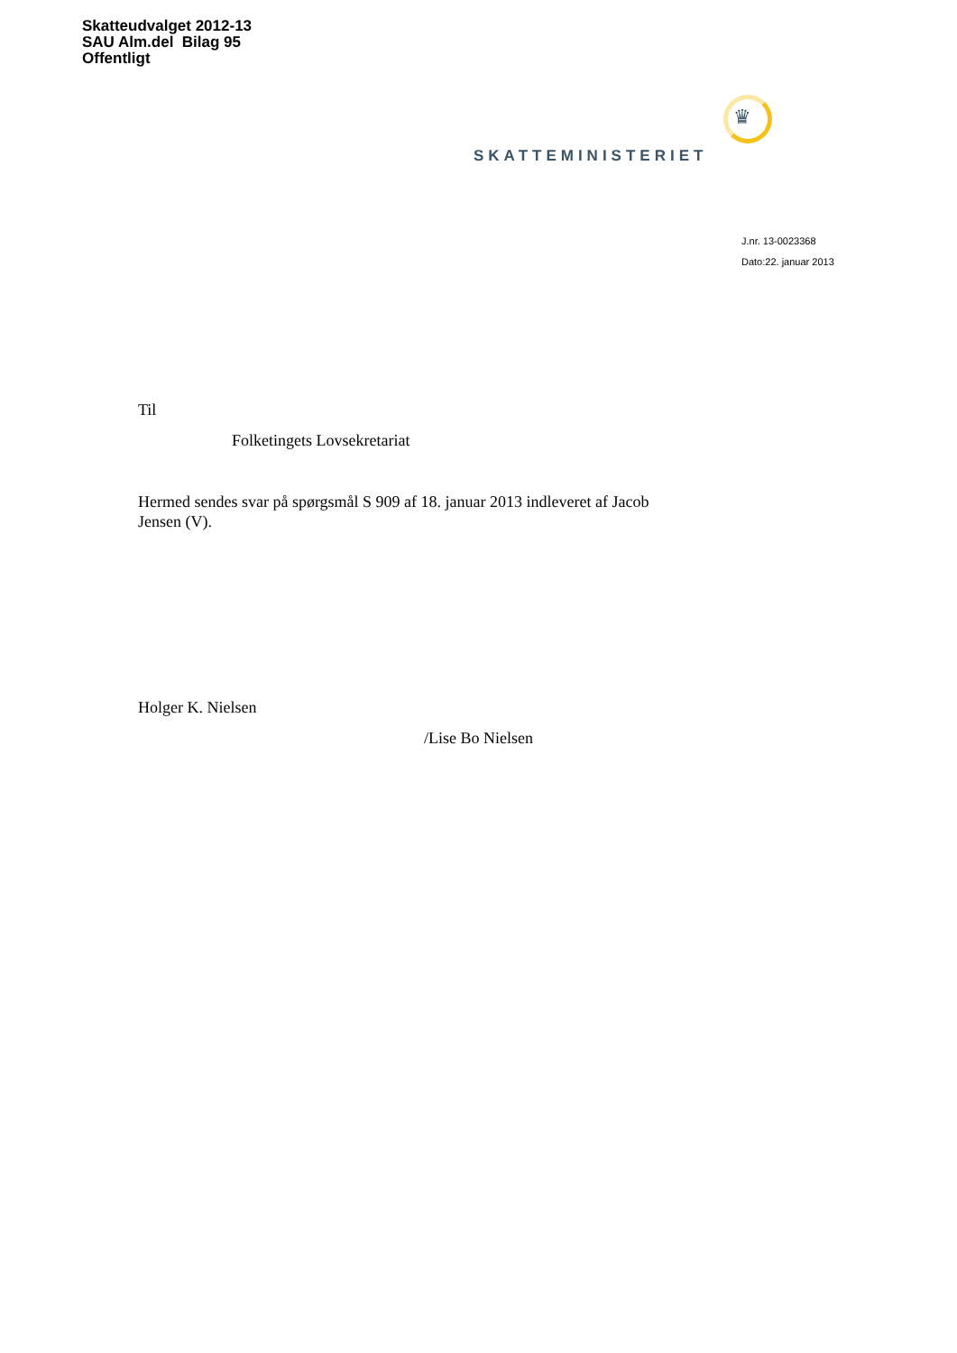Skatteudvalget 2012-13
SAU Alm.del Bilag 95
Offentligt
♛
SKATTEMINISTERIET
J.nr. 13-0023368
Dato:22. januar 2013
Til
Folketingets Lovsekretariat
Hermed sendes svar på spørgsmål S 909 af 18. januar 2013 indleveret af Jacob Jensen (V).
Holger K. Nielsen
/Lise Bo Nielsen